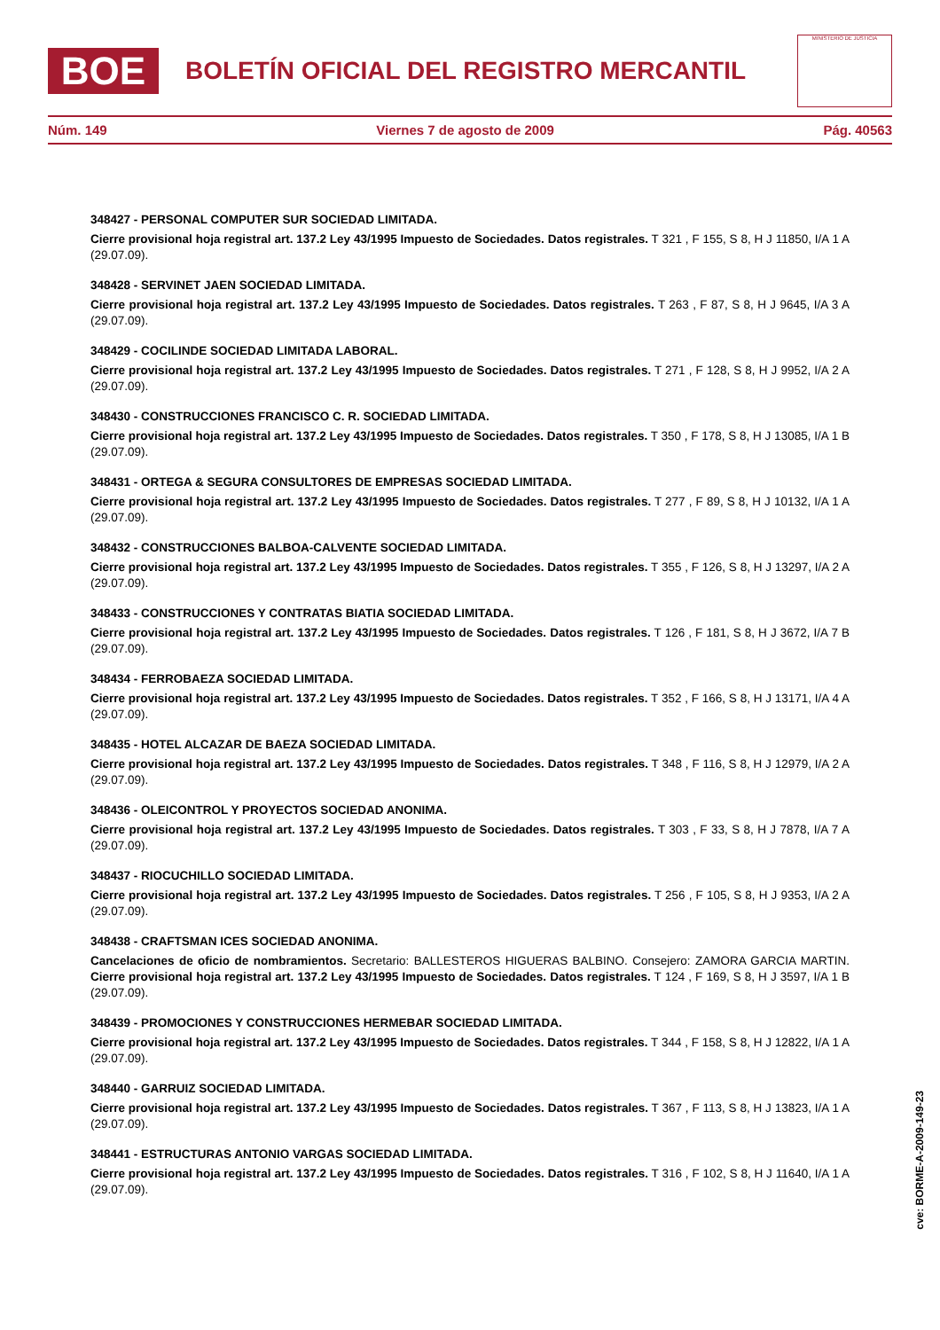BOE
BOLETÍN OFICIAL DEL REGISTRO MERCANTIL
MINISTERIO DE JUSTICIA
Núm. 149 Viernes 7 de agosto de 2009 Pág. 40563
348427 - PERSONAL COMPUTER SUR SOCIEDAD LIMITADA.
Cierre provisional hoja registral art. 137.2 Ley 43/1995 Impuesto de Sociedades. Datos registrales. T 321 , F 155, S 8, H J 11850, I/A 1 A (29.07.09).
348428 - SERVINET JAEN SOCIEDAD LIMITADA.
Cierre provisional hoja registral art. 137.2 Ley 43/1995 Impuesto de Sociedades. Datos registrales. T 263 , F 87, S 8, H J 9645, I/A 3 A (29.07.09).
348429 - COCILINDE SOCIEDAD LIMITADA LABORAL.
Cierre provisional hoja registral art. 137.2 Ley 43/1995 Impuesto de Sociedades. Datos registrales. T 271 , F 128, S 8, H J 9952, I/A 2 A (29.07.09).
348430 - CONSTRUCCIONES FRANCISCO C. R. SOCIEDAD LIMITADA.
Cierre provisional hoja registral art. 137.2 Ley 43/1995 Impuesto de Sociedades. Datos registrales. T 350 , F 178, S 8, H J 13085, I/A 1 B (29.07.09).
348431 - ORTEGA & SEGURA CONSULTORES DE EMPRESAS SOCIEDAD LIMITADA.
Cierre provisional hoja registral art. 137.2 Ley 43/1995 Impuesto de Sociedades. Datos registrales. T 277 , F 89, S 8, H J 10132, I/A 1 A (29.07.09).
348432 - CONSTRUCCIONES BALBOA-CALVENTE SOCIEDAD LIMITADA.
Cierre provisional hoja registral art. 137.2 Ley 43/1995 Impuesto de Sociedades. Datos registrales. T 355 , F 126, S 8, H J 13297, I/A 2 A (29.07.09).
348433 - CONSTRUCCIONES Y CONTRATAS BIATIA SOCIEDAD LIMITADA.
Cierre provisional hoja registral art. 137.2 Ley 43/1995 Impuesto de Sociedades. Datos registrales. T 126 , F 181, S 8, H J 3672, I/A 7 B (29.07.09).
348434 - FERROBAEZA SOCIEDAD LIMITADA.
Cierre provisional hoja registral art. 137.2 Ley 43/1995 Impuesto de Sociedades. Datos registrales. T 352 , F 166, S 8, H J 13171, I/A 4 A (29.07.09).
348435 - HOTEL ALCAZAR DE BAEZA SOCIEDAD LIMITADA.
Cierre provisional hoja registral art. 137.2 Ley 43/1995 Impuesto de Sociedades. Datos registrales. T 348 , F 116, S 8, H J 12979, I/A 2 A (29.07.09).
348436 - OLEICONTROL Y PROYECTOS SOCIEDAD ANONIMA.
Cierre provisional hoja registral art. 137.2 Ley 43/1995 Impuesto de Sociedades. Datos registrales. T 303 , F 33, S 8, H J 7878, I/A 7 A (29.07.09).
348437 - RIOCUCHILLO SOCIEDAD LIMITADA.
Cierre provisional hoja registral art. 137.2 Ley 43/1995 Impuesto de Sociedades. Datos registrales. T 256 , F 105, S 8, H J 9353, I/A 2 A (29.07.09).
348438 - CRAFTSMAN ICES SOCIEDAD ANONIMA.
Cancelaciones de oficio de nombramientos. Secretario: BALLESTEROS HIGUERAS BALBINO. Consejero: ZAMORA GARCIA MARTIN. Cierre provisional hoja registral art. 137.2 Ley 43/1995 Impuesto de Sociedades. Datos registrales. T 124 , F 169, S 8, H J 3597, I/A 1 B (29.07.09).
348439 - PROMOCIONES Y CONSTRUCCIONES HERMEBAR SOCIEDAD LIMITADA.
Cierre provisional hoja registral art. 137.2 Ley 43/1995 Impuesto de Sociedades. Datos registrales. T 344 , F 158, S 8, H J 12822, I/A 1 A (29.07.09).
348440 - GARRUIZ SOCIEDAD LIMITADA.
Cierre provisional hoja registral art. 137.2 Ley 43/1995 Impuesto de Sociedades. Datos registrales. T 367 , F 113, S 8, H J 13823, I/A 1 A (29.07.09).
348441 - ESTRUCTURAS ANTONIO VARGAS SOCIEDAD LIMITADA.
Cierre provisional hoja registral art. 137.2 Ley 43/1995 Impuesto de Sociedades. Datos registrales. T 316 , F 102, S 8, H J 11640, I/A 1 A (29.07.09).
cve: BORME-A-2009-149-23